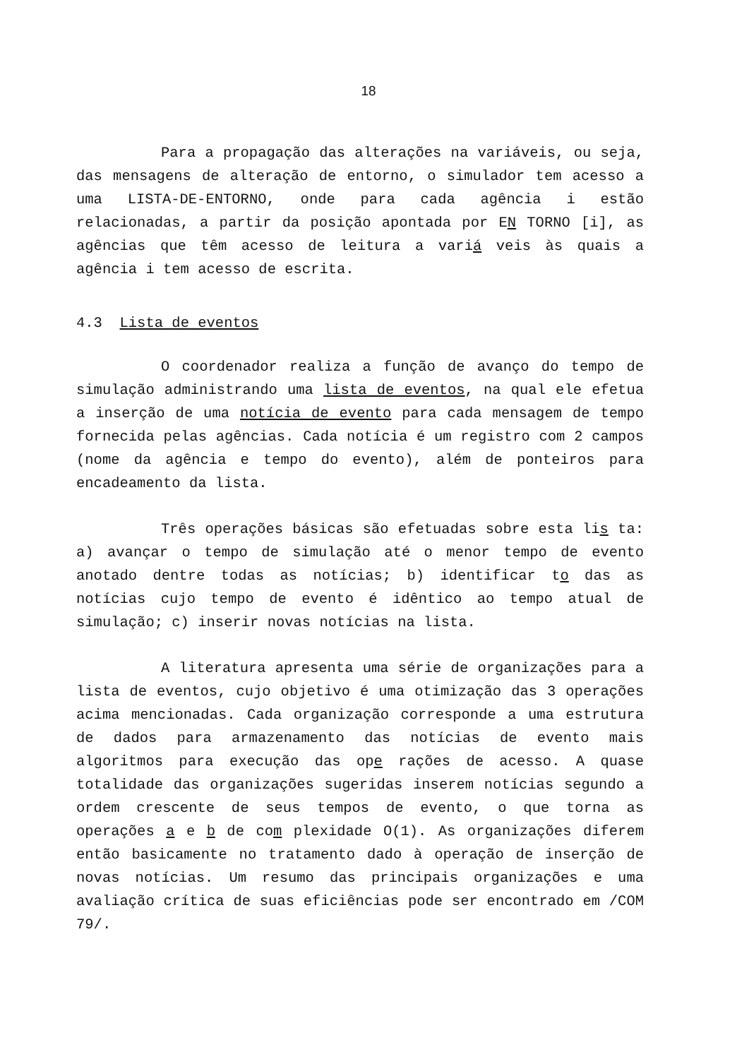18
Para a propagação das alterações na variáveis, ou seja, das mensagens de alteração de entorno, o simulador tem acesso a uma LISTA-DE-ENTORNO, onde para cada agência i estão relacionadas, a partir da posição apontada por EN TORNO [i], as agências que têm acesso de leitura a variá veis às quais a agência i tem acesso de escrita.
4.3 Lista de eventos
O coordenador realiza a função de avanço do tempo de simulação administrando uma lista de eventos, na qual ele efetua a inserção de uma notícia de evento para cada mensagem de tempo fornecida pelas agências. Cada notícia é um registro com 2 campos (nome da agência e tempo do evento), além de ponteiros para encadeamento da lista.
Três operações básicas são efetuadas sobre esta lis ta: a) avançar o tempo de simulação até o menor tempo de evento anotado dentre todas as notícias; b) identificar to das as notícias cujo tempo de evento é idêntico ao tempo atual de simulação; c) inserir novas notícias na lista.
A literatura apresenta uma série de organizações para a lista de eventos, cujo objetivo é uma otimização das 3 operações acima mencionadas. Cada organização corresponde a uma estrutura de dados para armazenamento das notícias de evento mais algoritmos para execução das ope rações de acesso. A quase totalidade das organizações sugeridas inserem notícias segundo a ordem crescente de seus tempos de evento, o que torna as operações a e b de com plexidade O(1). As organizações diferem então basicamente no tratamento dado à operação de inserção de novas notícias. Um resumo das principais organizações e uma avaliação crítica de suas eficiências pode ser encontrado em /COM 79/.